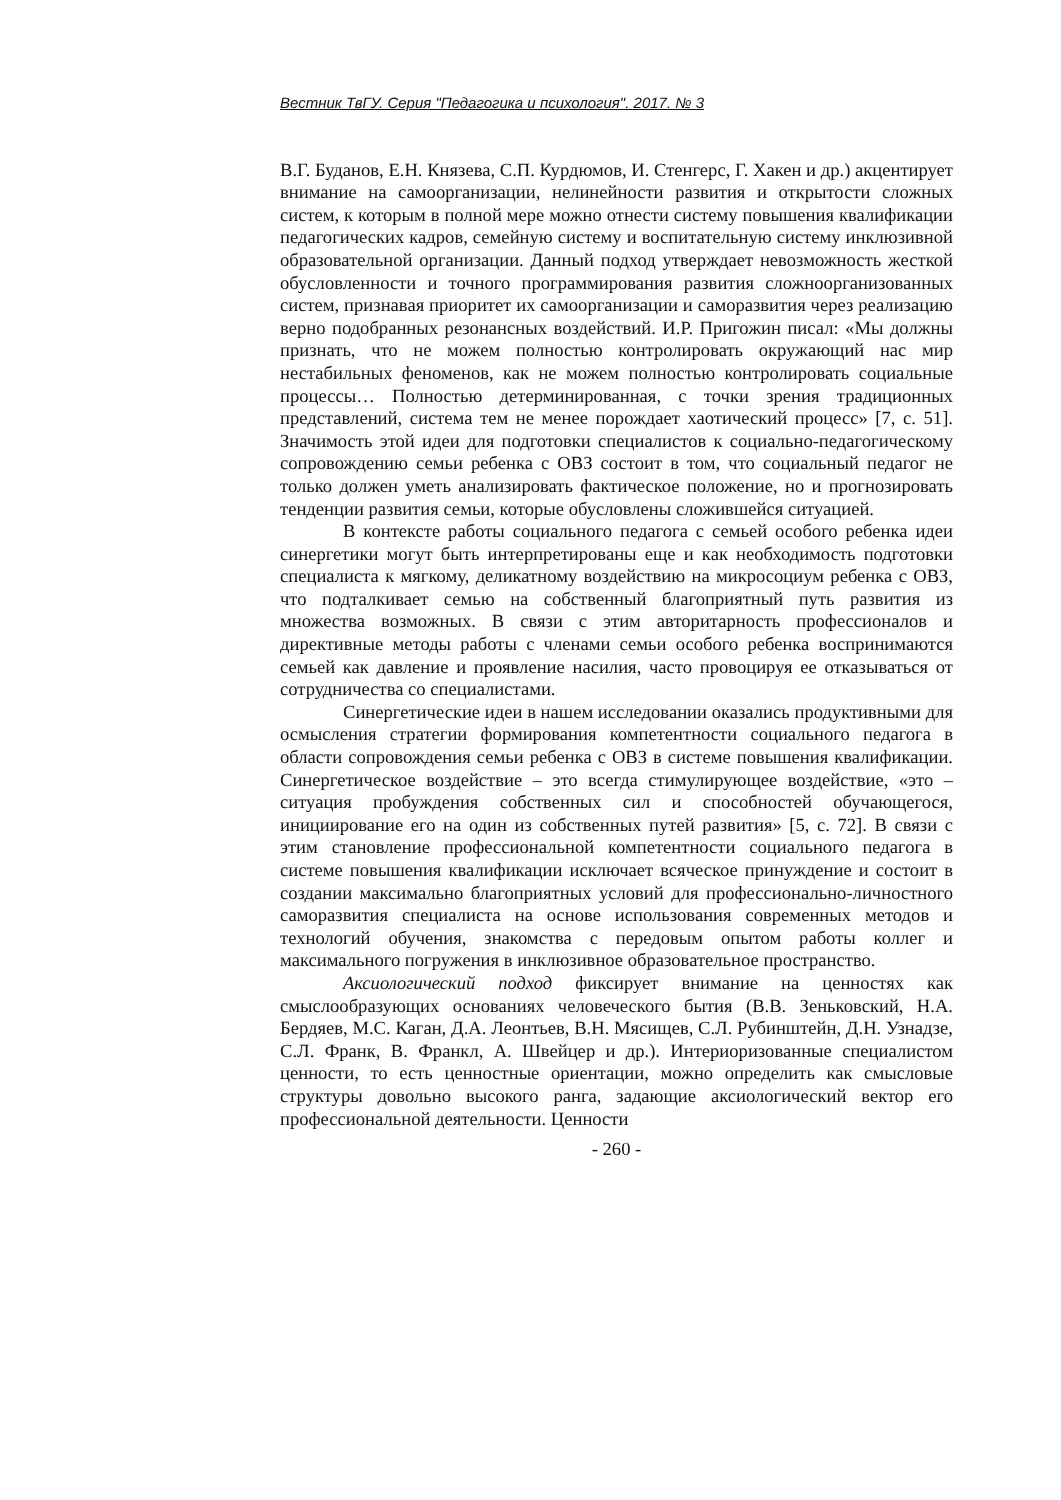Вестник ТвГУ. Серия "Педагогика и психология". 2017. № 3
В.Г. Буданов, Е.Н. Князева, С.П. Курдюмов, И. Стенгерс, Г. Хакен и др.) акцентирует внимание на самоорганизации, нелинейности развития и открытости сложных систем, к которым в полной мере можно отнести систему повышения квалификации педагогических кадров, семейную систему и воспитательную систему инклюзивной образовательной организации. Данный подход утверждает невозможность жесткой обусловленности и точного программирования развития сложноорганизованных систем, признавая приоритет их самоорганизации и саморазвития через реализацию верно подобранных резонансных воздействий. И.Р. Пригожин писал: «Мы должны признать, что не можем полностью контролировать окружающий нас мир нестабильных феноменов, как не можем полностью контролировать социальные процессы… Полностью детерминированная, с точки зрения традиционных представлений, система тем не менее порождает хаотический процесс» [7, с. 51]. Значимость этой идеи для подготовки специалистов к социально-педагогическому сопровождению семьи ребенка с ОВЗ состоит в том, что социальный педагог не только должен уметь анализировать фактическое положение, но и прогнозировать тенденции развития семьи, которые обусловлены сложившейся ситуацией.
В контексте работы социального педагога с семьей особого ребенка идеи синергетики могут быть интерпретированы еще и как необходимость подготовки специалиста к мягкому, деликатному воздействию на микросоциум ребенка с ОВЗ, что подталкивает семью на собственный благоприятный путь развития из множества возможных. В связи с этим авторитарность профессионалов и директивные методы работы с членами семьи особого ребенка воспринимаются семьей как давление и проявление насилия, часто провоцируя ее отказываться от сотрудничества со специалистами.
Синергетические идеи в нашем исследовании оказались продуктивными для осмысления стратегии формирования компетентности социального педагога в области сопровождения семьи ребенка с ОВЗ в системе повышения квалификации. Синергетическое воздействие – это всегда стимулирующее воздействие, «это – ситуация пробуждения собственных сил и способностей обучающегося, инициирование его на один из собственных путей развития» [5, с. 72]. В связи с этим становление профессиональной компетентности социального педагога в системе повышения квалификации исключает всяческое принуждение и состоит в создании максимально благоприятных условий для профессионально-личностного саморазвития специалиста на основе использования современных методов и технологий обучения, знакомства с передовым опытом работы коллег и максимального погружения в инклюзивное образовательное пространство.
Аксиологический подход фиксирует внимание на ценностях как смыслообразующих основаниях человеческого бытия (В.В. Зеньковский, Н.А. Бердяев, М.С. Каган, Д.А. Леонтьев, В.Н. Мясищев, С.Л. Рубинштейн, Д.Н. Узнадзе, С.Л. Франк, В. Франкл, А. Швейцер и др.). Интериоризованные специалистом ценности, то есть ценностные ориентации, можно определить как смысловые структуры довольно высокого ранга, задающие аксиологический вектор его профессиональной деятельности. Ценности
- 260 -